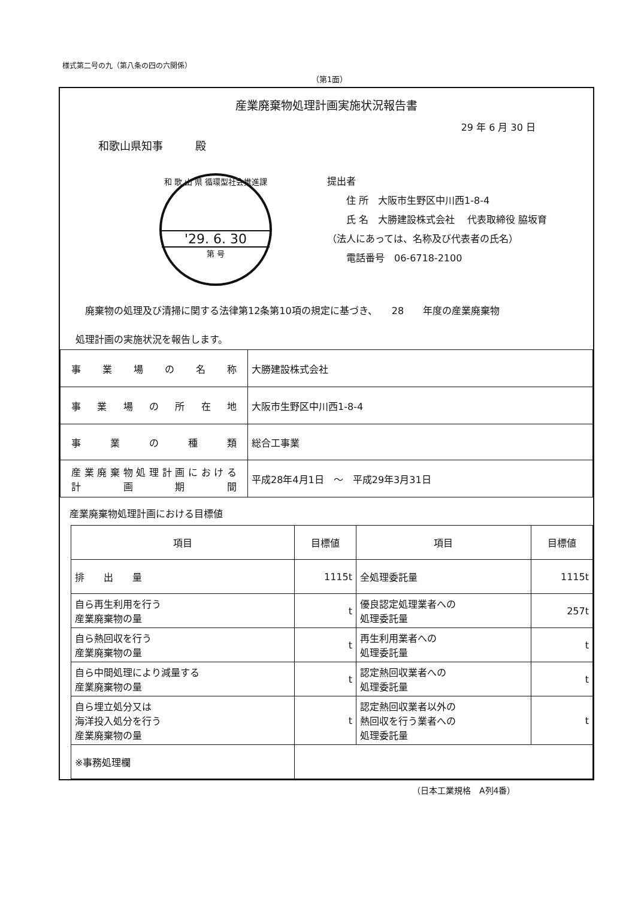様式第二号の九（第八条の四の六関係）
（第1面）
産業廃棄物処理計画実施状況報告書
29 年 6 月 30 日
和歌山県知事　　　殿
和 歌 山 県 循環型社会推進課
'29. 6. 30
第 号
提出者
　　住 所　大阪市生野区中川西1-8-4
　　氏 名　大勝建設株式会社　 代表取締役 脇坂育
（法人にあっては、名称及び代表者の氏名）
　　電話番号　06-6718-2100
　廃棄物の処理及び清掃に関する法律第12条第10項の規定に基づき、　　28　　年度の産業廃棄物
処理計画の実施状況を報告します。
| 事業場の名称 | 大勝建設株式会社 |
| 事業場の所在地 | 大阪市生野区中川西1-8-4 |
| 事業の種類 | 総合工事業 |
| 産業廃棄物処理計画における 計画期間 | 平成28年4月1日 ～ 平成29年3月31日 |
産業廃棄物処理計画における目標値
| 項目 | 目標値 | 項目 | 目標値 |
| 排 出 量 | 1115t | 全処理委託量 | 1115t |
| 自ら再生利用を行う 産業廃棄物の量 | t | 優良認定処理業者への 処理委託量 | 257t |
| 自ら熱回収を行う 産業廃棄物の量 | t | 再生利用業者への 処理委託量 | t |
| 自ら中間処理により減量する 産業廃棄物の量 | t | 認定熱回収業者への 処理委託量 | t |
| 自ら埋立処分又は 海洋投入処分を行う 産業廃棄物の量 | t | 認定熱回収業者以外の 熱回収を行う業者への 処理委託量 | t |
| ※事務処理欄 | | | |
（日本工業規格　A列4番）